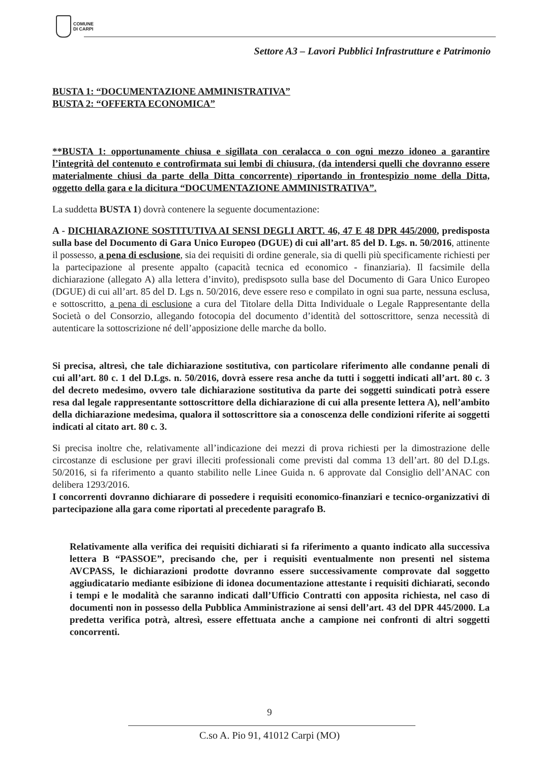COMUNE
DI CARPI
Settore A3 – Lavori Pubblici Infrastrutture e Patrimonio
BUSTA 1: “DOCUMENTAZIONE AMMINISTRATIVA”
BUSTA 2: “OFFERTA ECONOMICA”
**BUSTA 1: opportunamente chiusa e sigillata con ceralacca o con ogni mezzo idoneo a garantire l’integrità del contenuto e controfirmata sui lembi di chiusura, (da intendersi quelli che dovranno essere materialmente chiusi da parte della Ditta concorrente) riportando in frontespizio nome della Ditta, oggetto della gara e la dicitura “DOCUMENTAZIONE AMMINISTRATIVA”.
La suddetta BUSTA 1) dovrà contenere la seguente documentazione:
A - DICHIARAZIONE SOSTITUTIVA AI SENSI DEGLI ARTT. 46, 47 E 48 DPR 445/2000, predisposta sulla base del Documento di Gara Unico Europeo (DGUE) di cui all’art. 85 del D. Lgs. n. 50/2016, attinente il possesso, a pena di esclusione, sia dei requisiti di ordine generale, sia di quelli più specificamente richiesti per la partecipazione al presente appalto (capacità tecnica ed economico - finanziaria). Il facsimile della dichiarazione (allegato A) alla lettera d’invito), predispsoto sulla base del Documento di Gara Unico Europeo (DGUE) di cui all’art. 85 del D. Lgs n. 50/2016, deve essere reso e compilato in ogni sua parte, nessuna esclusa, e sottoscritto, a pena di esclusione a cura del Titolare della Ditta Individuale o Legale Rappresentante della Società o del Consorzio, allegando fotocopia del documento d’identità del sottoscrittore, senza necessità di autenticare la sottoscrizione né dell’apposizione delle marche da bollo.
Si precisa, altresì, che tale dichiarazione sostitutiva, con particolare riferimento alle condanne penali di cui all’art. 80 c. 1 del D.Lgs. n. 50/2016, dovrà essere resa anche da tutti i soggetti indicati all’art. 80 c. 3 del decreto medesimo, ovvero tale dichiarazione sostitutiva da parte dei soggetti suindicati potrà essere resa dal legale rappresentante sottoscrittore della dichiarazione di cui alla presente lettera A), nell’ambito della dichiarazione medesima, qualora il sottoscrittore sia a conoscenza delle condizioni riferite ai soggetti indicati al citato art. 80 c. 3.
Si precisa inoltre che, relativamente all’indicazione dei mezzi di prova richiesti per la dimostrazione delle circostanze di esclusione per gravi illeciti professionali come previsti dal comma 13 dell’art. 80 del D.Lgs. 50/2016, si fa riferimento a quanto stabilito nelle Linee Guida n. 6 approvate dal Consiglio dell’ANAC con delibera 1293/2016.
I concorrenti dovranno dichiarare di possedere i requisiti economico-finanziari e tecnico-organizzativi di partecipazione alla gara come riportati al precedente paragrafo B.
Relativamente alla verifica dei requisiti dichiarati si fa riferimento a quanto indicato alla successiva lettera B “PASSOE”, precisando che, per i requisiti eventualmente non presenti nel sistema AVCPASS, le dichiarazioni prodotte dovranno essere successivamente comprovate dal soggetto aggiudicatario mediante esibizione di idonea documentazione attestante i requisiti dichiarati, secondo i tempi e le modalità che saranno indicati dall’Ufficio Contratti con apposita richiesta, nel caso di documenti non in possesso della Pubblica Amministrazione ai sensi dell’art. 43 del DPR 445/2000. La predetta verifica potrà, altresì, essere effettuata anche a campione nei confronti di altri soggetti concorrenti.
9
C.so A. Pio 91, 41012 Carpi (MO)